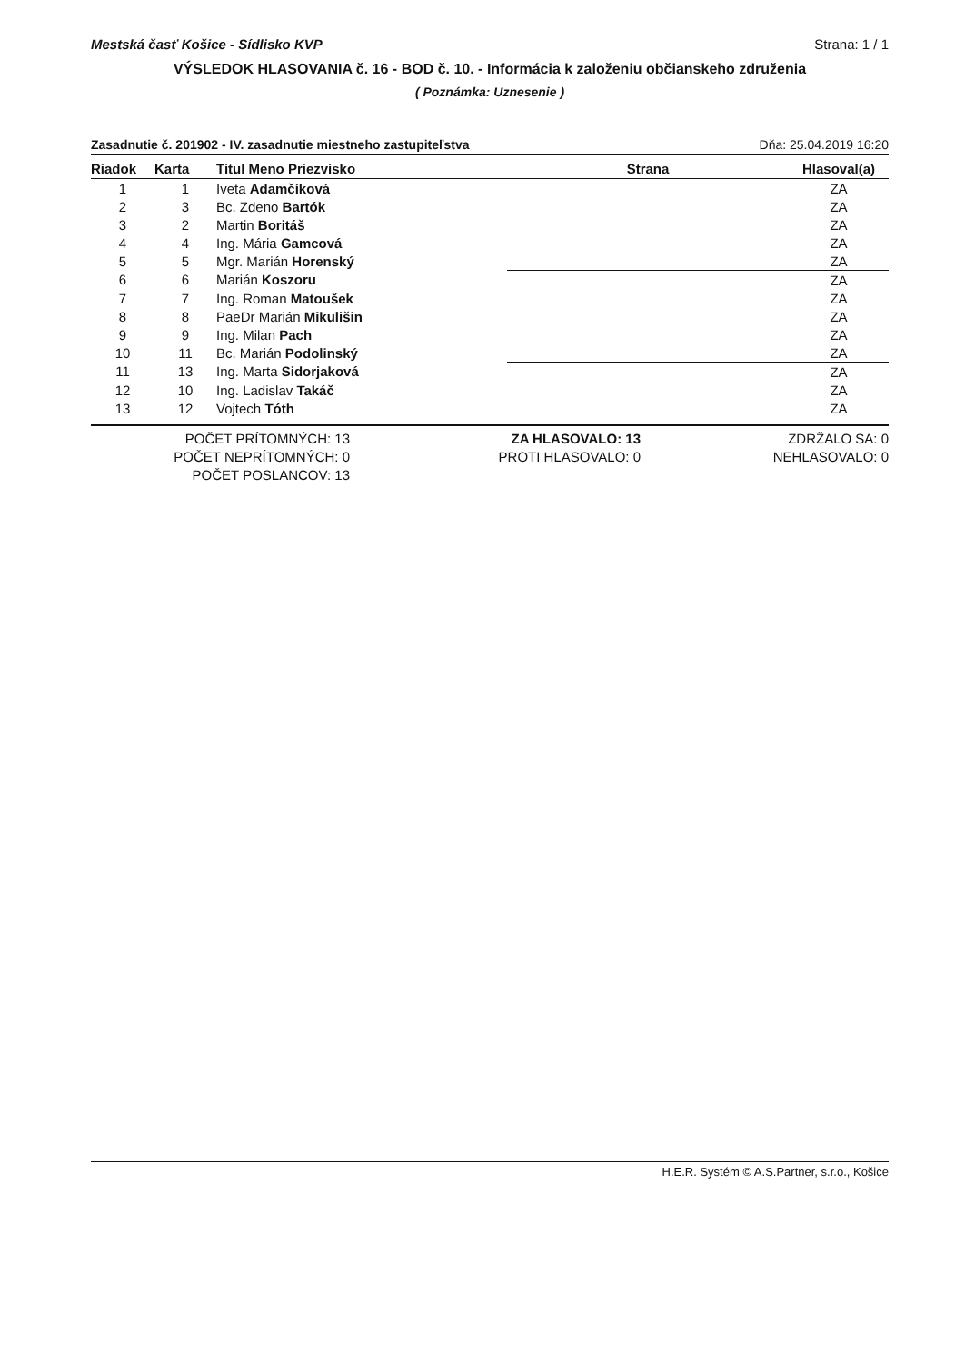Mestská časť Košice - Sídlisko KVP Strana: 1 / 1
VÝSLEDOK HLASOVANIA č. 16 - BOD č. 10. - Informácia k založeniu občianskeho združenia
( Poznámka: Uznesenie )
Zasadnutie č. 201902 - IV. zasadnutie miestneho zastupiteľstva Dňa: 25.04.2019 16:20
| Riadok | Karta | Titul Meno Priezvisko | Strana | Hlasoval(a) |
| --- | --- | --- | --- | --- |
| 1 | 1 | Iveta Adamčíková | | ZA |
| 2 | 3 | Bc. Zdeno Bartók | | ZA |
| 3 | 2 | Martin Boritáš | | ZA |
| 4 | 4 | Ing. Mária Gamcová | | ZA |
| 5 | 5 | Mgr. Marián Horenský | | ZA |
| 6 | 6 | Marián Koszoru | | ZA |
| 7 | 7 | Ing. Roman Matoušek | | ZA |
| 8 | 8 | PaeDr Marián Mikulišin | | ZA |
| 9 | 9 | Ing. Milan Pach | | ZA |
| 10 | 11 | Bc. Marián Podolinský | | ZA |
| 11 | 13 | Ing. Marta Sidorjaková | | ZA |
| 12 | 10 | Ing. Ladislav Takáč | | ZA |
| 13 | 12 | Vojtech Tóth | | ZA |
POČET PRÍTOMNÝCH: 13
POČET NEPRÍTOMNÝCH: 0
POČET POSLANCOV: 13
ZA HLASOVALO: 13
PROTI HLASOVALO: 0
ZDRŽALO SA: 0
NEHLASOVALO: 0
H.E.R. Systém © A.S.Partner, s.r.o., Košice